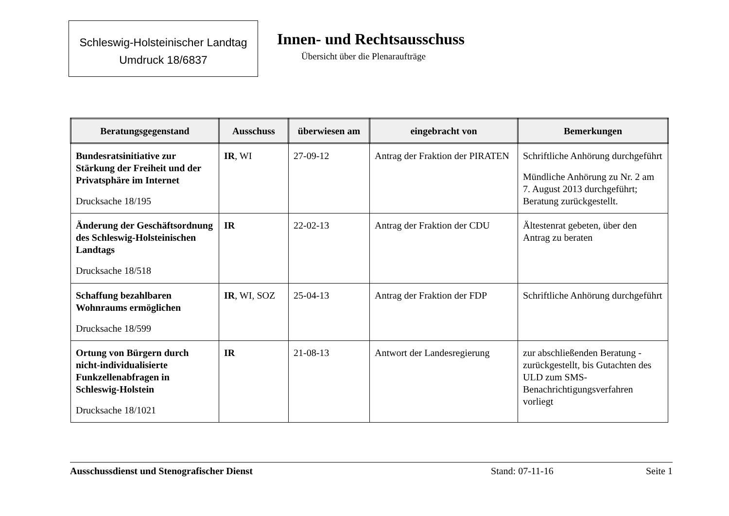Schleswig-Holsteinischer Landtag
Umdruck 18/6837
Innen- und Rechtsausschuss
Übersicht über die Plenaraufträge
| Beratungsgegenstand | Ausschuss | überwiesen am | eingebracht von | Bemerkungen |
| --- | --- | --- | --- | --- |
| Bundesratsinitiative zur Stärkung der Freiheit und der Privatsphäre im Internet Drucksache 18/195 | IR , WI | 27-09-12 | Antrag der Fraktion der PIRATEN | Schriftliche Anhörung durchgeführt Mündliche Anhörung zu Nr. 2 am 7. August 2013 durchgeführt; Beratung zurückgestellt. |
| Änderung der Geschäftsordnung des Schleswig-Holsteinischen Landtags Drucksache 18/518 | IR | 22-02-13 | Antrag der Fraktion der CDU | Ältestenrat gebeten, über den Antrag zu beraten |
| Schaffung bezahlbaren Wohnraums ermöglichen Drucksache 18/599 | IR , WI, SOZ | 25-04-13 | Antrag der Fraktion der FDP | Schriftliche Anhörung durchgeführt |
| Ortung von Bürgern durch nicht-individualisierte Funkzellenabfragen in Schleswig-Holstein Drucksache 18/1021 | IR | 21-08-13 | Antwort der Landesregierung | zur abschließenden Beratung - zurückgestellt, bis Gutachten des ULD zum SMS-Benachrichtigungsverfahren vorliegt |
Ausschussdienst und Stenografischer Dienst Stand: 07-11-16 Seite 1